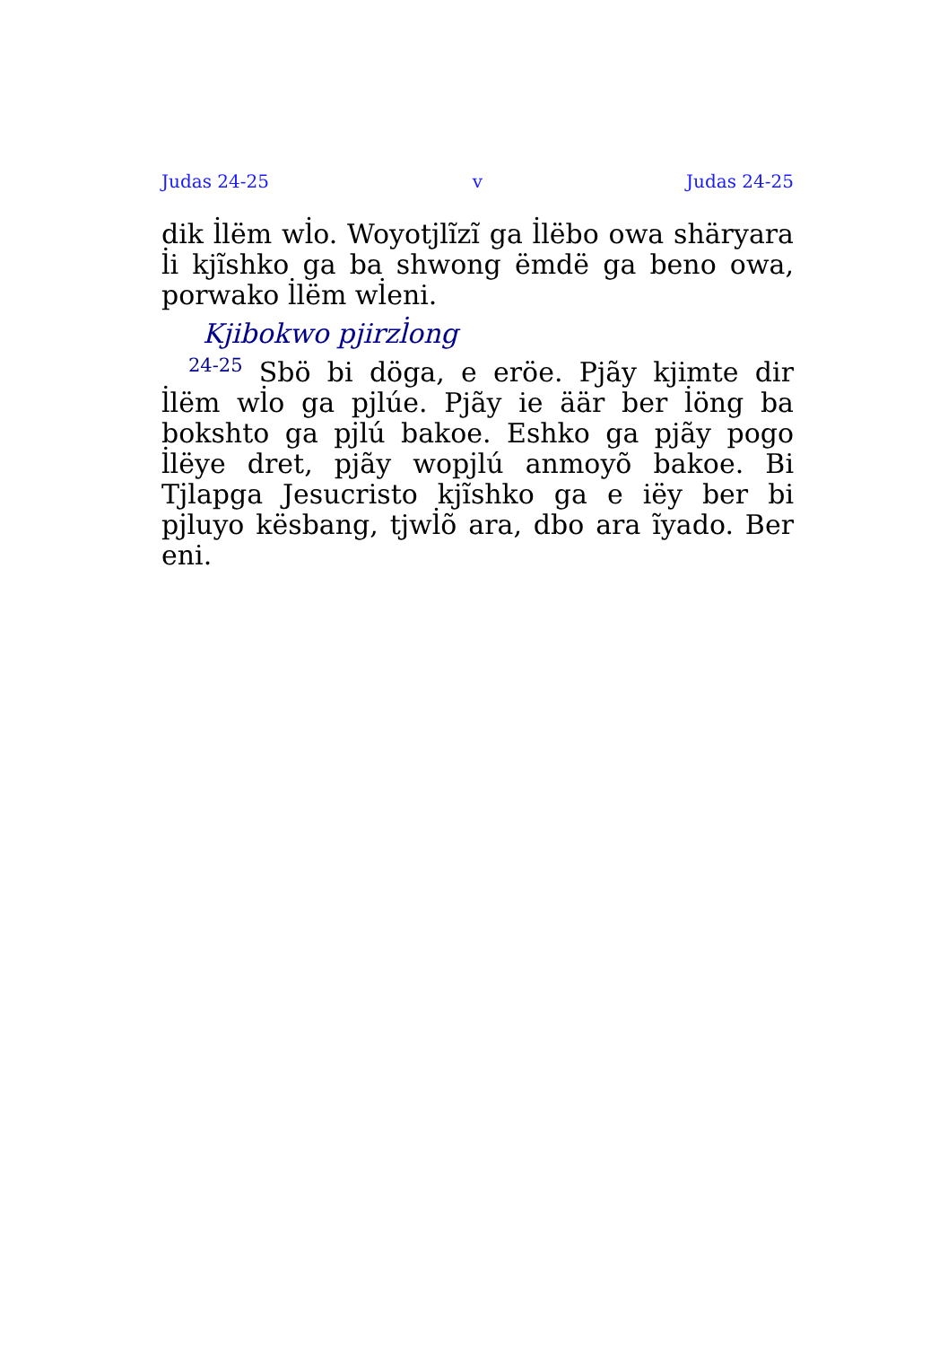Judas 24-25 v Judas 24-25
dik l̇lëm wl̇o. Woyotj̇lĩzĩ ga l̇lëbo owa shäryara l̇i kjĩshko ga ba shwong ëmdë ga beno owa, porwako l̇lëm wl̇eni.
Kjibokwo pjirzl̇ong
<sup>24-25</sup> Sbö bi döga, e eröe. Pjãy kjimte dir l̇lëm wl̇o ga pj̇lúe. Pjãy ie äär ber l̇öng ba bokshto ga pj̇lú bakoe. Eshko ga pjãy pogo l̇lëye dret, pjãy wopj̇lú anmoyõ bakoe. Bi Tj̇lapga Jesucristo kjĩshko ga e iëy ber bi pj̇luyo kësbang, tjwl̇õ ara, dbo ara ĩyado. Ber eni.